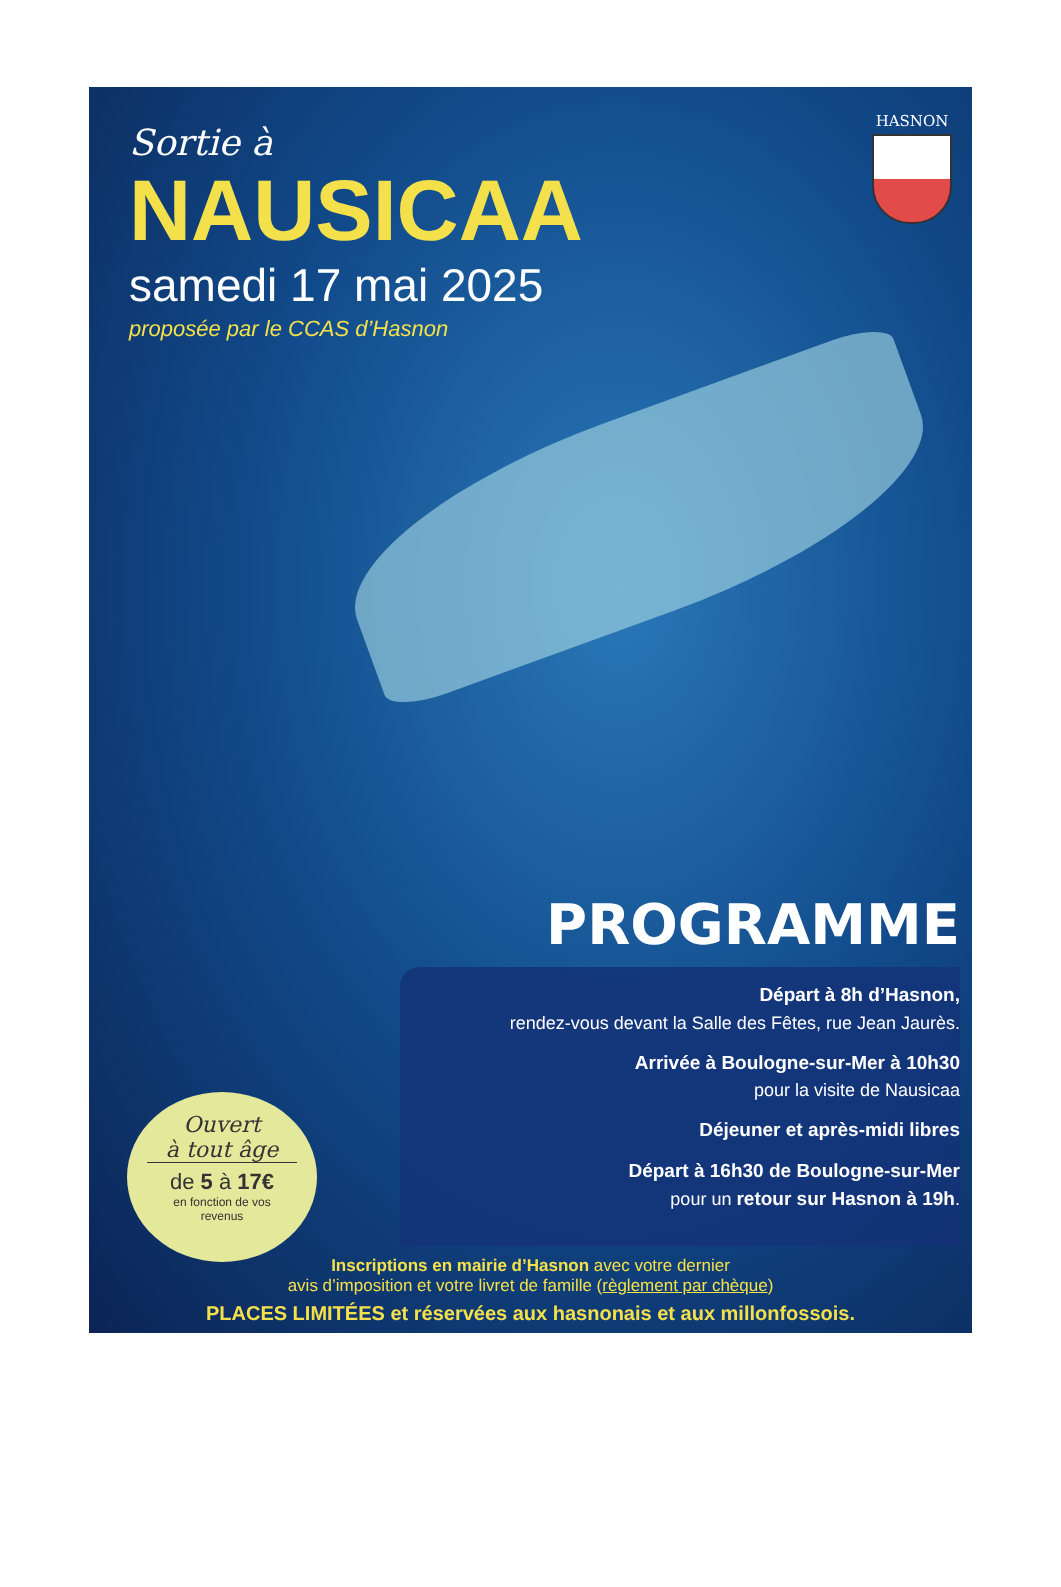Sortie à
NAUSICAA
samedi 17 mai 2025
proposée par le CCAS d’Hasnon
HASNON
PROGRAMME
Départ à 8h d’Hasnon,
rendez-vous devant la Salle des Fêtes, rue Jean Jaurès.
Arrivée à Boulogne-sur-Mer à 10h30
pour la visite de Nausicaa
Déjeuner et après-midi libres
Départ à 16h30 de Boulogne-sur-Mer
pour un retour sur Hasnon à 19h.
Ouvert
à tout âge
de 5 à 17€
en fonction de vos
revenus
Inscriptions en mairie d’Hasnon avec votre dernier
avis d’imposition et votre livret de famille (règlement par chèque)
PLACES LIMITÉES et réservées aux hasnonais et aux millonfossois.